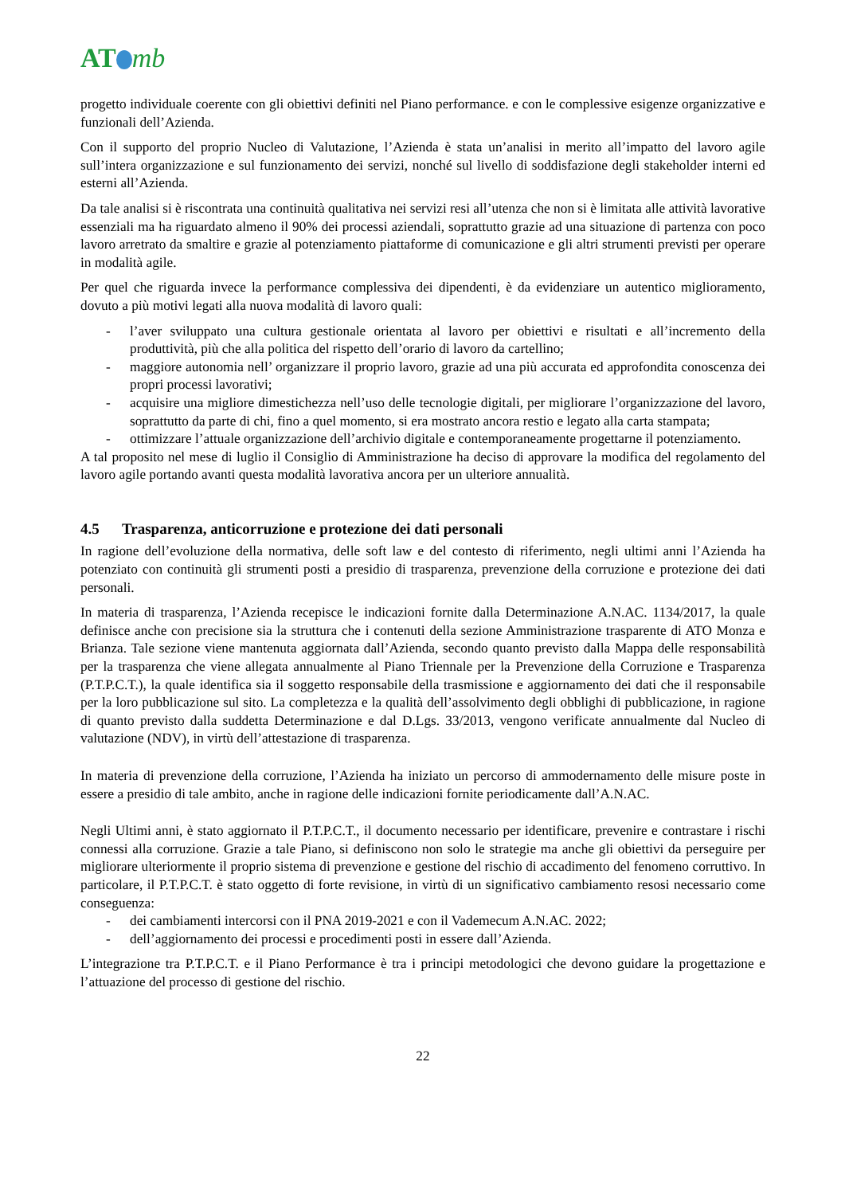AT mb
progetto individuale coerente con gli obiettivi definiti nel Piano performance. e con le complessive esigenze organizzative e funzionali dell’Azienda.
Con il supporto del proprio Nucleo di Valutazione, l’Azienda è stata un’analisi in merito all’impatto del lavoro agile sull’intera organizzazione e sul funzionamento dei servizi, nonché sul livello di soddisfazione degli stakeholder interni ed esterni all’Azienda.
Da tale analisi si è riscontrata una continuità qualitativa nei servizi resi all’utenza che non si è limitata alle attività lavorative essenziali ma ha riguardato almeno il 90% dei processi aziendali, soprattutto grazie ad una situazione di partenza con poco lavoro arretrato da smaltire e grazie al potenziamento piattaforme di comunicazione e gli altri strumenti previsti per operare in modalità agile.
Per quel che riguarda invece la performance complessiva dei dipendenti, è da evidenziare un autentico miglioramento, dovuto a più motivi legati alla nuova modalità di lavoro quali:
- l’aver sviluppato una cultura gestionale orientata al lavoro per obiettivi e risultati e all’incremento della produttività, più che alla politica del rispetto dell’orario di lavoro da cartellino;
- maggiore autonomia nell’ organizzare il proprio lavoro, grazie ad una più accurata ed approfondita conoscenza dei propri processi lavorativi;
- acquisire una migliore dimestichezza nell’uso delle tecnologie digitali, per migliorare l’organizzazione del lavoro, soprattutto da parte di chi, fino a quel momento, si era mostrato ancora restio e legato alla carta stampata;
- ottimizzare l’attuale organizzazione dell’archivio digitale e contemporaneamente progettarne il potenziamento.
A tal proposito nel mese di luglio il Consiglio di Amministrazione ha deciso di approvare la modifica del regolamento del lavoro agile portando avanti questa modalità lavorativa ancora per un ulteriore annualità.
4.5 Trasparenza, anticorruzione e protezione dei dati personali
In ragione dell’evoluzione della normativa, delle soft law e del contesto di riferimento, negli ultimi anni l’Azienda ha potenziato con continuità gli strumenti posti a presidio di trasparenza, prevenzione della corruzione e protezione dei dati personali.
In materia di trasparenza, l’Azienda recepisce le indicazioni fornite dalla Determinazione A.N.AC. 1134/2017, la quale definisce anche con precisione sia la struttura che i contenuti della sezione Amministrazione trasparente di ATO Monza e Brianza. Tale sezione viene mantenuta aggiornata dall’Azienda, secondo quanto previsto dalla Mappa delle responsabilità per la trasparenza che viene allegata annualmente al Piano Triennale per la Prevenzione della Corruzione e Trasparenza (P.T.P.C.T.), la quale identifica sia il soggetto responsabile della trasmissione e aggiornamento dei dati che il responsabile per la loro pubblicazione sul sito. La completezza e la qualità dell’assolvimento degli obblighi di pubblicazione, in ragione di quanto previsto dalla suddetta Determinazione e dal D.Lgs. 33/2013, vengono verificate annualmente dal Nucleo di valutazione (NDV), in virtù dell’attestazione di trasparenza.
In materia di prevenzione della corruzione, l’Azienda ha iniziato un percorso di ammodernamento delle misure poste in essere a presidio di tale ambito, anche in ragione delle indicazioni fornite periodicamente dall’A.N.AC.
Negli Ultimi anni, è stato aggiornato il P.T.P.C.T., il documento necessario per identificare, prevenire e contrastare i rischi connessi alla corruzione. Grazie a tale Piano, si definiscono non solo le strategie ma anche gli obiettivi da perseguire per migliorare ulteriormente il proprio sistema di prevenzione e gestione del rischio di accadimento del fenomeno corruttivo. In particolare, il P.T.P.C.T. è stato oggetto di forte revisione, in virtù di un significativo cambiamento resosi necessario come conseguenza:
- dei cambiamenti intercorsi con il PNA 2019-2021 e con il Vademecum A.N.AC. 2022;
- dell’aggiornamento dei processi e procedimenti posti in essere dall’Azienda.
L’integrazione tra P.T.P.C.T. e il Piano Performance è tra i principi metodologici che devono guidare la progettazione e l’attuazione del processo di gestione del rischio.
22